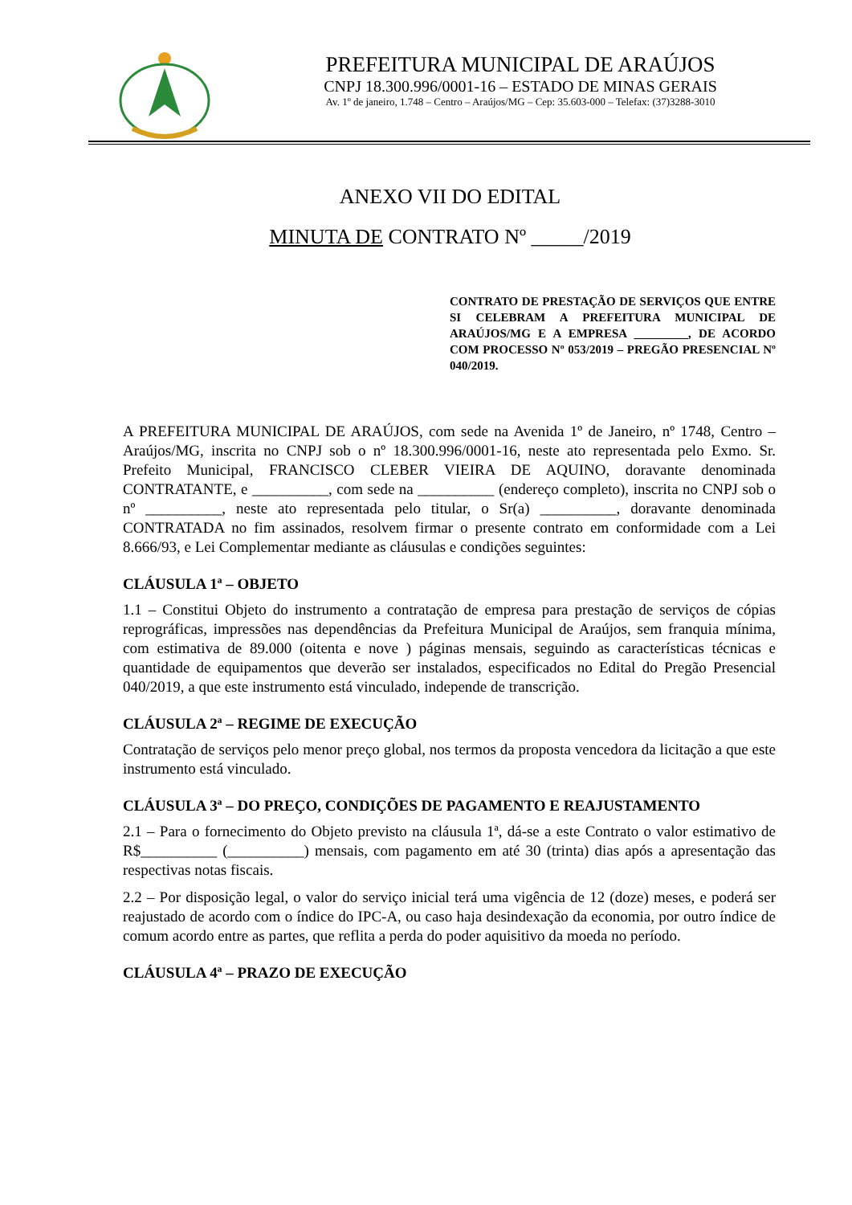PREFEITURA MUNICIPAL DE ARAÚJOS
CNPJ 18.300.996/0001-16 – ESTADO DE MINAS GERAIS
Av. 1º de janeiro, 1.748 – Centro – Araújos/MG – Cep: 35.603-000 – Telefax: (37)3288-3010
ANEXO VII DO EDITAL
MINUTA DE CONTRATO Nº _____/2019
CONTRATO DE PRESTAÇÃO DE SERVIÇOS QUE ENTRE SI CELEBRAM A PREFEITURA MUNICIPAL DE ARAÚJOS/MG E A EMPRESA _________, DE ACORDO COM PROCESSO Nº 053/2019 – PREGÃO PRESENCIAL Nº 040/2019.
A PREFEITURA MUNICIPAL DE ARAÚJOS, com sede na Avenida 1º de Janeiro, nº 1748, Centro – Araújos/MG, inscrita no CNPJ sob o nº 18.300.996/0001-16, neste ato representada pelo Exmo. Sr. Prefeito Municipal, FRANCISCO CLEBER VIEIRA DE AQUINO, doravante denominada CONTRATANTE, e __________, com sede na __________ (endereço completo), inscrita no CNPJ sob o nº __________, neste ato representada pelo titular, o Sr(a) __________, doravante denominada CONTRATADA no fim assinados, resolvem firmar o presente contrato em conformidade com a Lei 8.666/93, e Lei Complementar mediante as cláusulas e condições seguintes:
CLÁUSULA 1ª – OBJETO
1.1 – Constitui Objeto do instrumento a contratação de empresa para prestação de serviços de cópias reprográficas, impressões nas dependências da Prefeitura Municipal de Araújos, sem franquia mínima, com estimativa de 89.000 (oitenta e nove ) páginas mensais, seguindo as características técnicas e quantidade de equipamentos que deverão ser instalados, especificados no Edital do Pregão Presencial 040/2019, a que este instrumento está vinculado, independe de transcrição.
CLÁUSULA 2ª – REGIME DE EXECUÇÃO
Contratação de serviços pelo menor preço global, nos termos da proposta vencedora da licitação a que este instrumento está vinculado.
CLÁUSULA 3ª – DO PREÇO, CONDIÇÕES DE PAGAMENTO E REAJUSTAMENTO
2.1 – Para o fornecimento do Objeto previsto na cláusula 1ª, dá-se a este Contrato o valor estimativo de R$__________ (__________) mensais, com pagamento em até 30 (trinta) dias após a apresentação das respectivas notas fiscais.
2.2 – Por disposição legal, o valor do serviço inicial terá uma vigência de 12 (doze) meses, e poderá ser reajustado de acordo com o índice do IPC-A, ou caso haja desindexação da economia, por outro índice de comum acordo entre as partes, que reflita a perda do poder aquisitivo da moeda no período.
CLÁUSULA 4ª – PRAZO DE EXECUÇÃO